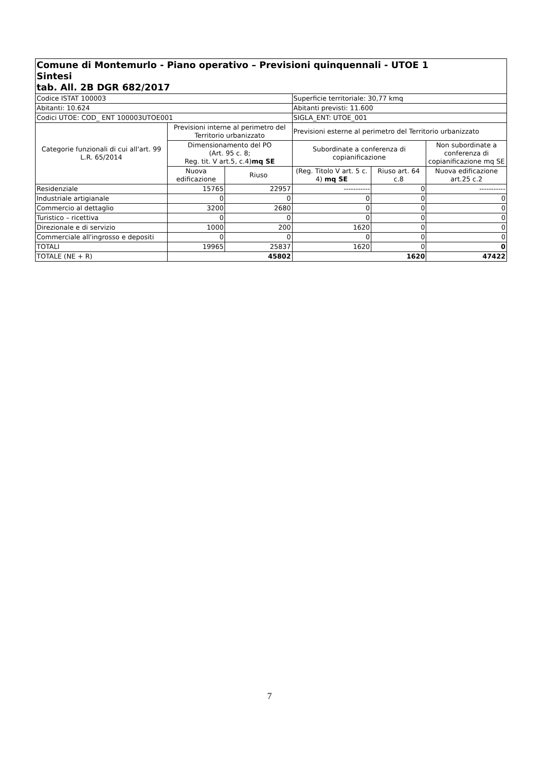| Comune di Montemurlo - Piano operativo – Previsioni quinquennali - UTOE 1 Sintesi tab. All. 2B DGR 682/2017 | | | | | |
| Codice ISTAT 100003 | | | Superficie territoriale: 30,77 kmq | | |
| Abitanti: 10.624 | | | Abitanti previsti: 11.600 | | |
| Codici UTOE: COD_ ENT 100003UTOE001 | | | SIGLA_ENT: UTOE_001 | | |
| Categorie funzionali di cui all'art. 99 L.R. 65/2014 | Previsioni interne al perimetro del Territorio urbanizzato | | Previsioni esterne al perimetro del Territorio urbanizzato | | |
| | Dimensionamento del PO (Art. 95 c. 8; Reg. tit. V art.5, c.4) mq SE | | Subordinate a conferenza di copianificazione | | Non subordinate a conferenza di copianificazione mq SE |
| | Nuova edificazione | Riuso | (Reg. Titolo V art. 5 c. 4) mq SE | Riuso art. 64 c.8 | Nuova edificazione art.25 c.2 |
| Residenziale | 15765 | 22957 | ----------- | 0 | ----------- |
| Industriale artigianale | 0 | 0 | 0 | 0 | 0 |
| Commercio al dettaglio | 3200 | 2680 | 0 | 0 | 0 |
| Turistico – ricettiva | 0 | 0 | 0 | 0 | 0 |
| Direzionale e di servizio | 1000 | 200 | 1620 | 0 | 0 |
| Commerciale all'ingrosso e depositi | 0 | 0 | 0 | 0 | 0 |
| TOTALI | 19965 | 25837 | 1620 | 0 | 0 |
| TOTALE (NE + R) | 45802 | | 1620 | | 47422 |
7